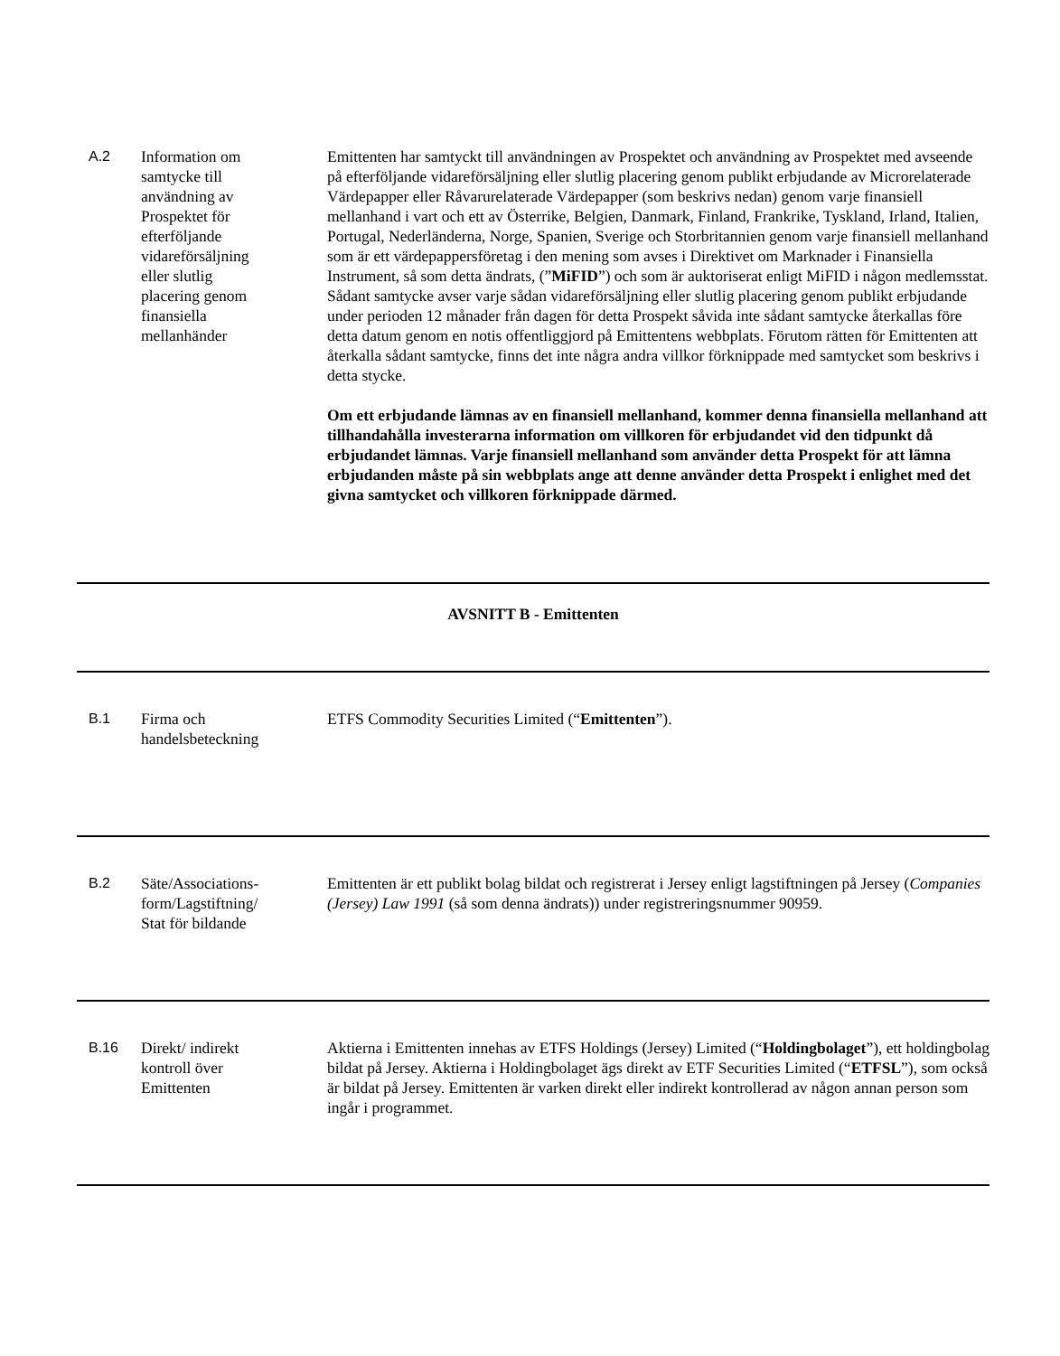A.2 Information om
samtycke till
användning av
Prospektet för
efterföljande
vidareförsäljning
eller slutlig
placering genom
finansiella
mellanhänder
Emittenten har samtyckt till användningen av Prospektet och användning av Prospektet med avseende på efterföljande vidareförsäljning eller slutlig placering genom publikt erbjudande av Microrelaterade Värdepapper eller Råvarurelaterade Värdepapper (som beskrivs nedan) genom varje finansiell mellanhand i vart och ett av Österrike, Belgien, Danmark, Finland, Frankrike, Tyskland, Irland, Italien, Portugal, Nederländerna, Norge, Spanien, Sverige och Storbritannien genom varje finansiell mellanhand som är ett värdepappersföretag i den mening som avses i Direktivet om Marknader i Finansiella Instrument, så som detta ändrats, (”MiFID”) och som är auktoriserat enligt MiFID i någon medlemsstat. Sådant samtycke avser varje sådan vidareförsäljning eller slutlig placering genom publikt erbjudande under perioden 12 månader från dagen för detta Prospekt såvida inte sådant samtycke återkallas före detta datum genom en notis offentliggjord på Emittentens webbplats. Förutom rätten för Emittenten att återkalla sådant samtycke, finns det inte några andra villkor förknippade med samtycket som beskrivs i detta stycke.
Om ett erbjudande lämnas av en finansiell mellanhand, kommer denna finansiella mellanhand att tillhandahålla investerarna information om villkoren för erbjudandet vid den tidpunkt då erbjudandet lämnas. Varje finansiell mellanhand som använder detta Prospekt för att lämna erbjudanden måste på sin webbplats ange att denne använder detta Prospekt i enlighet med det givna samtycket och villkoren förknippade därmed.
AVSNITT B - Emittenten
B.1 Firma och
handelsbeteckning
ETFS Commodity Securities Limited (“Emittenten”).
B.2 Säte/Associations-
form/Lagstiftning/
Stat för bildande
Emittenten är ett publikt bolag bildat och registrerat i Jersey enligt lagstiftningen på Jersey (Companies (Jersey) Law 1991 (så som denna ändrats)) under registreringsnummer 90959.
B.16 Direkt/ indirekt
kontroll över
Emittenten
Aktierna i Emittenten innehas av ETFS Holdings (Jersey) Limited (“Holdingbolaget”), ett holdingbolag bildat på Jersey. Aktierna i Holdingbolaget ägs direkt av ETF Securities Limited (“ETFSL”), som också är bildat på Jersey. Emittenten är varken direkt eller indirekt kontrollerad av någon annan person som ingår i programmet.